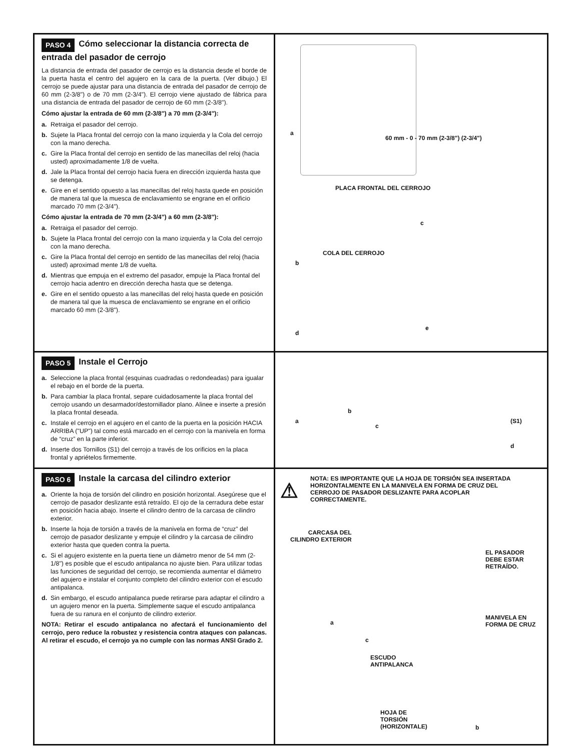PASO 4 Cómo seleccionar la distancia correcta de entrada del pasador de cerrojo
La distancia de entrada del pasador de cerrojo es la distancia desde el borde de la puerta hasta el centro del agujero en la cara de la puerta. (Ver dibujo.) El cerrojo se puede ajustar para una distancia de entrada del pasador de cerrojo de 60 mm (2-3/8") o de 70 mm (2-3/4"). El cerrojo viene ajustado de fábrica para una distancia de entrada del pasador de cerrojo de 60 mm (2-3/8").
Cómo ajustar la entrada de 60 mm (2-3/8") a 70 mm (2-3/4"):
a. Retraiga el pasador del cerrojo.
b. Sujete la Placa frontal del cerrojo con la mano izquierda y la Cola del cerrojo con la mano derecha.
c. Gire la Placa frontal del cerrojo en sentido de las manecillas del reloj (hacia usted) aproximadamente 1/8 de vuelta.
d. Jale la Placa frontal del cerrojo hacia fuera en dirección izquierda hasta que se detenga.
e. Gire en el sentido opuesto a las manecillas del reloj hasta quede en posición de manera tal que la muesca de enclavamiento se engrane en el orificio marcado 70 mm (2-3/4").
Cómo ajustar la entrada de 70 mm (2-3/4") a 60 mm (2-3/8"):
a. Retraiga el pasador del cerrojo.
b. Sujete la Placa frontal del cerrojo con la mano izquierda y la Cola del cerrojo con la mano derecha.
c. Gire la Placa frontal del cerrojo en sentido de las manecillas del reloj (hacia usted) aproximad mente 1/8 de vuelta.
d. Mientras que empuja en el extremo del pasador, empuje la Placa frontal del cerrojo hacia adentro en dirección derecha hasta que se detenga.
e. Gire en el sentido opuesto a las manecillas del reloj hasta quede en posición de manera tal que la muesca de enclavamiento se engrane en el orificio marcado 60 mm (2-3/8").
a
60 mm - 0 - 70 mm (2-3/8") (2-3/4")
PLACA FRONTAL DEL CERROJO
COLA DEL CERROJO
b
c
d
e
PASO 5 Instale el Cerrojo
a. Seleccione la placa frontal (esquinas cuadradas o redondeadas) para igualar el rebajo en el borde de la puerta.
b. Para cambiar la placa frontal, separe cuidadosamente la placa frontal del cerrojo usando un desarmador/destornillador plano. Alinee e inserte a presión la placa frontal deseada.
c. Instale el cerrojo en el agujero en el canto de la puerta en la posición HACIA ARRIBA ("UP") tal como está marcado en el cerrojo con la manivela en forma de “cruz” en la parte inferior.
d. Inserte dos Tornillos (S1) del cerrojo a través de los orificios en la placa frontal y apriételos firmemente.
a
b
c
(S1)
d
PASO 6 Instale la carcasa del cilindro exterior
a. Oriente la hoja de torsión del cilindro en posición horizontal. Asegúrese que el cerrojo de pasador deslizante está retraído. El ojo de la cerradura debe estar en posición hacia abajo. Inserte el cilindro dentro de la carcasa de cilindro exterior.
b. Inserte la hoja de torsión a través de la manivela en forma de “cruz” del cerrojo de pasador deslizante y empuje el cilindro y la carcasa de cilindro exterior hasta que queden contra la puerta.
c. Si el agujero existente en la puerta tiene un diámetro menor de 54 mm (2-1/8") es posible que el escudo antipalanca no ajuste bien. Para utilizar todas las funciones de seguridad del cerrojo, se recomienda aumentar el diámetro del agujero e instalar el conjunto completo del cilindro exterior con el escudo antipalanca.
d. Sin embargo, el escudo antipalanca puede retirarse para adaptar el cilindro a un agujero menor en la puerta. Simplemente saque el escudo antipalanca fuera de su ranura en el conjunto de cilindro exterior.
NOTA: Retirar el escudo antipalanca no afectará el funcionamiento del cerrojo, pero reduce la robustez y resistencia contra ataques con palancas. Al retirar el escudo, el cerrojo ya no cumple con las normas ANSI Grado 2.
NOTA: ES IMPORTANTE QUE LA HOJA DE TORSIÓN SEA INSERTADA HORIZONTALMENTE EN LA MANIVELA EN FORMA DE CRUZ DEL CERROJO DE PASADOR DESLIZANTE PARA ACOPLAR CORRECTAMENTE.
⚠
CARCASA DEL
CILINDRO EXTERIOR
EL PASADOR
DEBE ESTAR
RETRAÍDO.
a
c
ESCUDO
ANTIPALANCA
MANIVELA EN
FORMA DE CRUZ
HOJA DE
TORSIÓN
(HORIZONTALE)
b